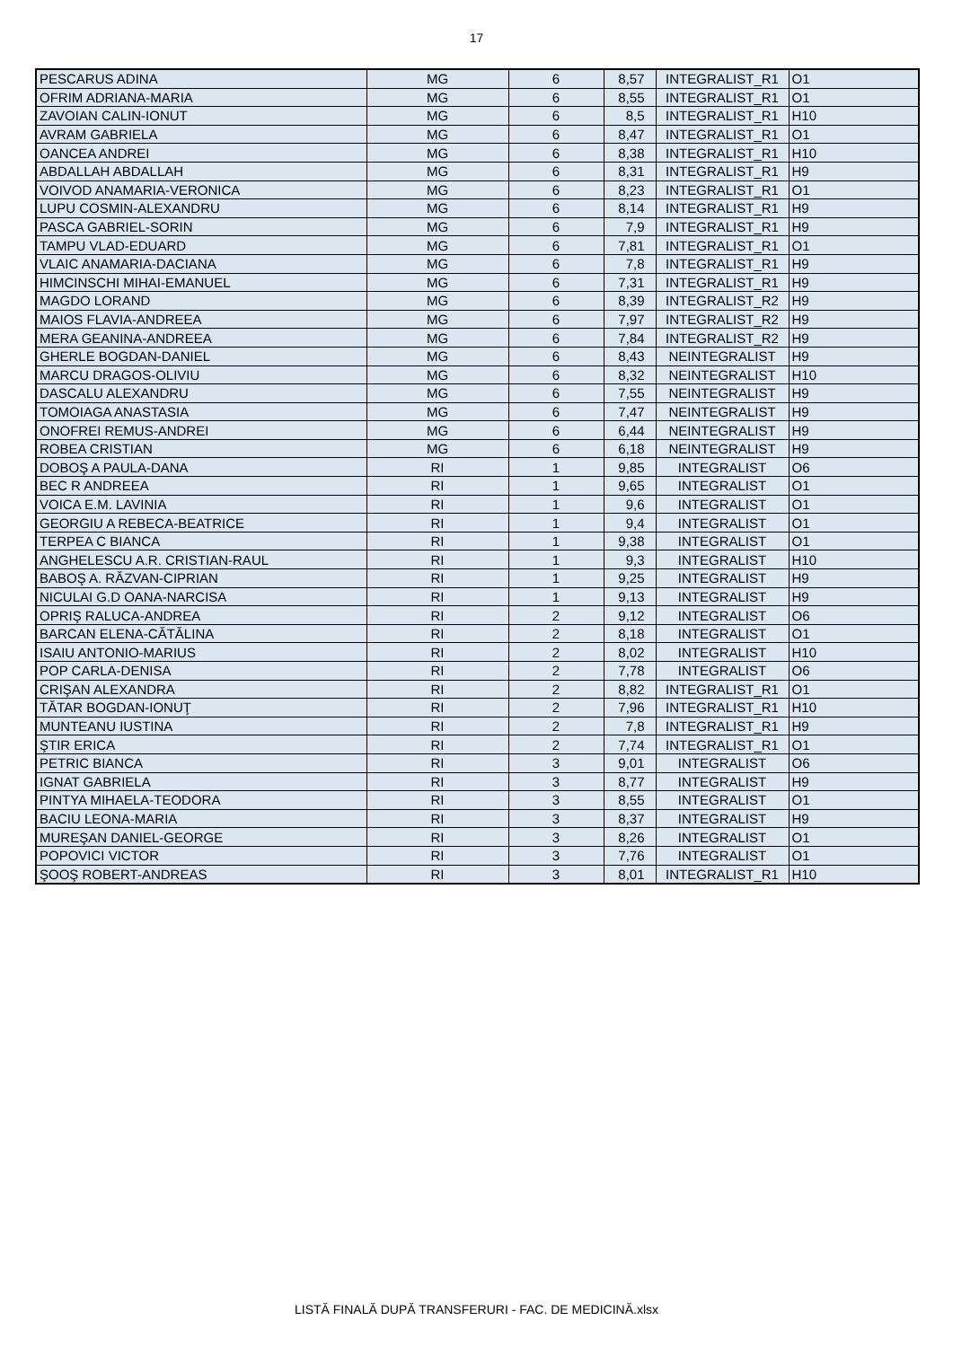17
| PESCARUS ADINA | MG | 6 | 8,57 | INTEGRALIST_R1 | O1 |
| OFRIM ADRIANA-MARIA | MG | 6 | 8,55 | INTEGRALIST_R1 | O1 |
| ZAVOIAN CALIN-IONUT | MG | 6 | 8,5 | INTEGRALIST_R1 | H10 |
| AVRAM GABRIELA | MG | 6 | 8,47 | INTEGRALIST_R1 | O1 |
| OANCEA ANDREI | MG | 6 | 8,38 | INTEGRALIST_R1 | H10 |
| ABDALLAH ABDALLAH | MG | 6 | 8,31 | INTEGRALIST_R1 | H9 |
| VOIVOD ANAMARIA-VERONICA | MG | 6 | 8,23 | INTEGRALIST_R1 | O1 |
| LUPU COSMIN-ALEXANDRU | MG | 6 | 8,14 | INTEGRALIST_R1 | H9 |
| PASCA GABRIEL-SORIN | MG | 6 | 7,9 | INTEGRALIST_R1 | H9 |
| TAMPU VLAD-EDUARD | MG | 6 | 7,81 | INTEGRALIST_R1 | O1 |
| VLAIC ANAMARIA-DACIANA | MG | 6 | 7,8 | INTEGRALIST_R1 | H9 |
| HIMCINSCHI MIHAI-EMANUEL | MG | 6 | 7,31 | INTEGRALIST_R1 | H9 |
| MAGDO LORAND | MG | 6 | 8,39 | INTEGRALIST_R2 | H9 |
| MAIOS FLAVIA-ANDREEA | MG | 6 | 7,97 | INTEGRALIST_R2 | H9 |
| MERA GEANINA-ANDREEA | MG | 6 | 7,84 | INTEGRALIST_R2 | H9 |
| GHERLE BOGDAN-DANIEL | MG | 6 | 8,43 | NEINTEGRALIST | H9 |
| MARCU DRAGOS-OLIVIU | MG | 6 | 8,32 | NEINTEGRALIST | H10 |
| DASCALU ALEXANDRU | MG | 6 | 7,55 | NEINTEGRALIST | H9 |
| TOMOIAGA ANASTASIA | MG | 6 | 7,47 | NEINTEGRALIST | H9 |
| ONOFREI REMUS-ANDREI | MG | 6 | 6,44 | NEINTEGRALIST | H9 |
| ROBEA CRISTIAN | MG | 6 | 6,18 | NEINTEGRALIST | H9 |
| DOBOŞ A PAULA-DANA | RI | 1 | 9,85 | INTEGRALIST | O6 |
| BEC R ANDREEA | RI | 1 | 9,65 | INTEGRALIST | O1 |
| VOICA E.M. LAVINIA | RI | 1 | 9,6 | INTEGRALIST | O1 |
| GEORGIU A REBECA-BEATRICE | RI | 1 | 9,4 | INTEGRALIST | O1 |
| TERPEA C BIANCA | RI | 1 | 9,38 | INTEGRALIST | O1 |
| ANGHELESCU A.R. CRISTIAN-RAUL | RI | 1 | 9,3 | INTEGRALIST | H10 |
| BABOŞ A. RĂZVAN-CIPRIAN | RI | 1 | 9,25 | INTEGRALIST | H9 |
| NICULAI G.D OANA-NARCISA | RI | 1 | 9,13 | INTEGRALIST | H9 |
| OPRIŞ RALUCA-ANDREA | RI | 2 | 9,12 | INTEGRALIST | O6 |
| BARCAN ELENA-CĂTĂLINA | RI | 2 | 8,18 | INTEGRALIST | O1 |
| ISAIU ANTONIO-MARIUS | RI | 2 | 8,02 | INTEGRALIST | H10 |
| POP CARLA-DENISA | RI | 2 | 7,78 | INTEGRALIST | O6 |
| CRIŞAN ALEXANDRA | RI | 2 | 8,82 | INTEGRALIST_R1 | O1 |
| TĂTAR BOGDAN-IONUŢ | RI | 2 | 7,96 | INTEGRALIST_R1 | H10 |
| MUNTEANU IUSTINA | RI | 2 | 7,8 | INTEGRALIST_R1 | H9 |
| ŞTIR ERICA | RI | 2 | 7,74 | INTEGRALIST_R1 | O1 |
| PETRIC BIANCA | RI | 3 | 9,01 | INTEGRALIST | O6 |
| IGNAT GABRIELA | RI | 3 | 8,77 | INTEGRALIST | H9 |
| PINTYA MIHAELA-TEODORA | RI | 3 | 8,55 | INTEGRALIST | O1 |
| BACIU LEONA-MARIA | RI | 3 | 8,37 | INTEGRALIST | H9 |
| MUREŞAN DANIEL-GEORGE | RI | 3 | 8,26 | INTEGRALIST | O1 |
| POPOVICI VICTOR | RI | 3 | 7,76 | INTEGRALIST | O1 |
| ŞOOŞ ROBERT-ANDREAS | RI | 3 | 8,01 | INTEGRALIST_R1 | H10 |
LISTĂ FINALĂ DUPĂ TRANSFERURI - FAC. DE MEDICINĂ.xlsx